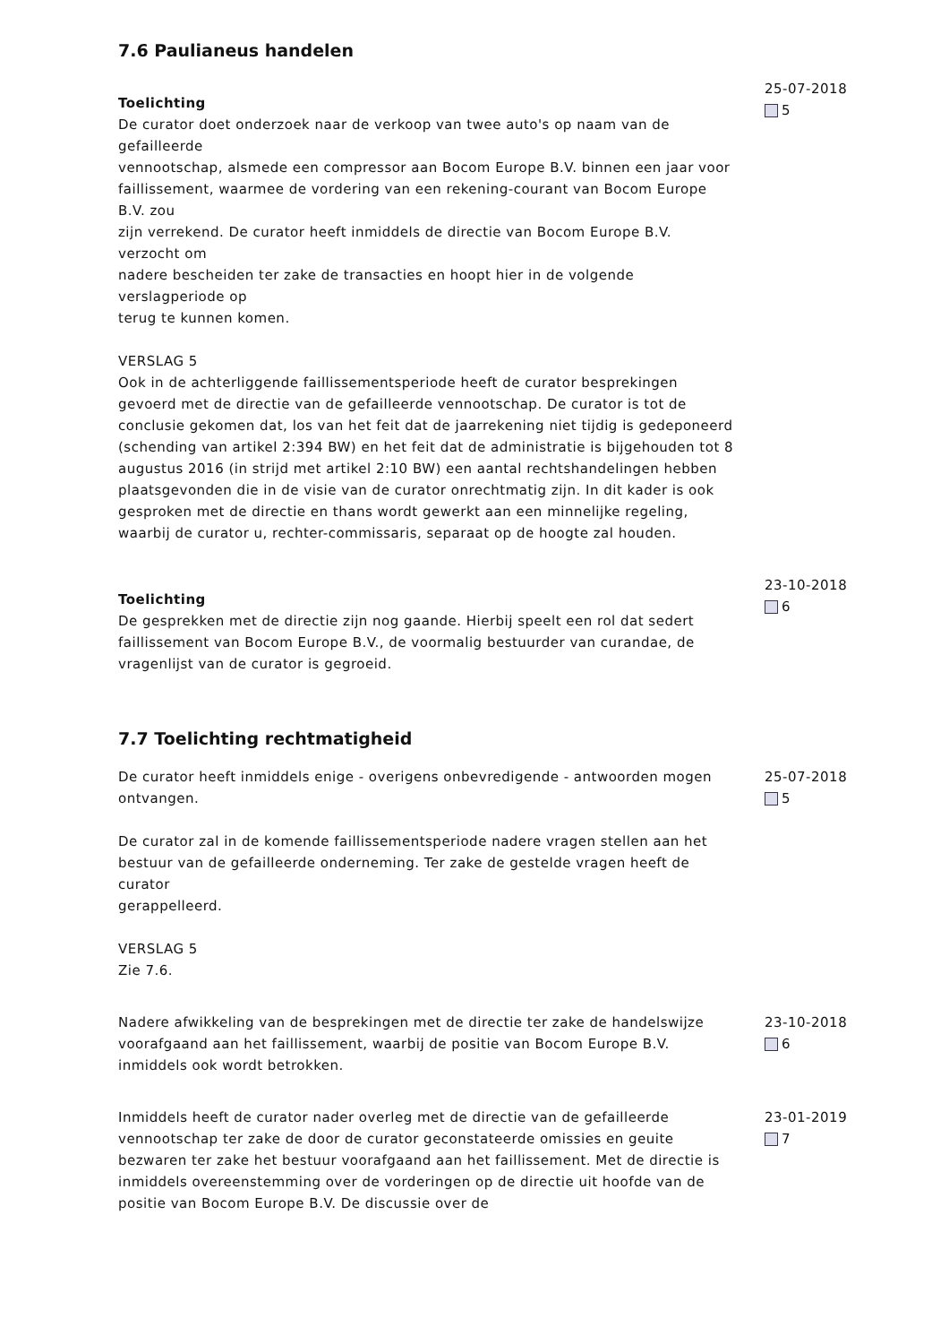7.6 Paulianeus handelen
Toelichting
De curator doet onderzoek naar de verkoop van twee auto's op naam van de gefailleerde
vennootschap, alsmede een compressor aan Bocom Europe B.V. binnen een jaar voor
faillissement, waarmee de vordering van een rekening-courant van Bocom Europe B.V. zou
zijn verrekend. De curator heeft inmiddels de directie van Bocom Europe B.V. verzocht om
nadere bescheiden ter zake de transacties en hoopt hier in de volgende verslagperiode op
terug te kunnen komen.
VERSLAG 5
Ook in de achterliggende faillissementsperiode heeft de curator besprekingen gevoerd met de directie van de gefailleerde vennootschap. De curator is tot de conclusie gekomen dat, los van het feit dat de jaarrekening niet tijdig is gedeponeerd (schending van artikel 2:394 BW) en het feit dat de administratie is bijgehouden tot 8 augustus 2016 (in strijd met artikel 2:10 BW) een aantal rechtshandelingen hebben plaatsgevonden die in de visie van de curator onrechtmatig zijn. In dit kader is ook gesproken met de directie en thans wordt gewerkt aan een minnelijke regeling, waarbij de curator u, rechter-commissaris, separaat op de hoogte zal houden.
25-07-2018
5
Toelichting
De gesprekken met de directie zijn nog gaande. Hierbij speelt een rol dat sedert faillissement van Bocom Europe B.V., de voormalig bestuurder van curandae, de vragenlijst van de curator is gegroeid.
23-10-2018
6
7.7 Toelichting rechtmatigheid
De curator heeft inmiddels enige - overigens onbevredigende - antwoorden mogen ontvangen.
De curator zal in de komende faillissementsperiode nadere vragen stellen aan het
bestuur van de gefailleerde onderneming. Ter zake de gestelde vragen heeft de curator
gerappelleerd.
VERSLAG 5
Zie 7.6.
25-07-2018
5
Nadere afwikkeling van de besprekingen met de directie ter zake de handelswijze voorafgaand aan het faillissement, waarbij de positie van Bocom Europe B.V. inmiddels ook wordt betrokken.
23-10-2018
6
Inmiddels heeft de curator nader overleg met de directie van de gefailleerde vennootschap ter zake de door de curator geconstateerde omissies en geuite bezwaren ter zake het bestuur voorafgaand aan het faillissement. Met de directie is inmiddels overeenstemming over de vorderingen op de directie uit hoofde van de positie van Bocom Europe B.V. De discussie over de
23-01-2019
7